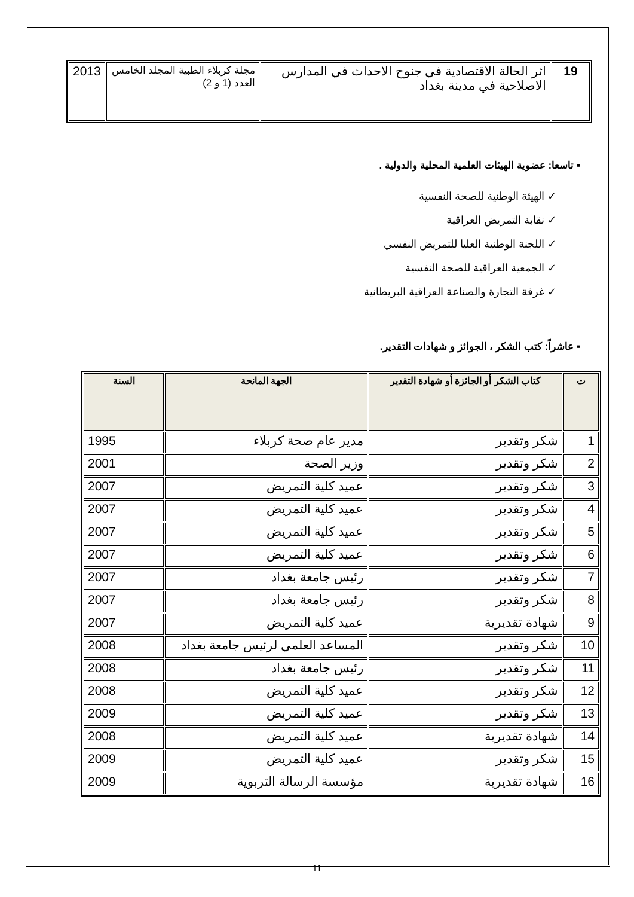| 19 | اثر الحالة الاقتصادية في جنوح الاحداث في المدارس الاصلاحية في مدينة بغداد | مجلة كربلاء الطبية المجلد الخامس العدد (1 و 2) | 2013 |
▪ تاسعا: عضوية الهيئات العلمية المحلية والدولية .
✓ الهيئة الوطنية للصحة النفسية
✓ نقابة التمريض العراقية
✓ اللجنة الوطنية العليا للتمريض النفسي
✓ الجمعية العراقية للصحة النفسية
✓ غرفة التجارة والصناعة العراقية البريطانية
▪ عاشراً: كتب الشكر ، الجوائز و شهادات التقدير.
| ت | كتاب الشكر أو الجائزة أو شهادة التقدير | الجهة المانحة | السنة |
| --- | --- | --- | --- |
| 1 | شكر وتقدير | مدير عام صحة كربلاء | 1995 |
| 2 | شكر وتقدير | وزير الصحة | 2001 |
| 3 | شكر وتقدير | عميد كلية التمريض | 2007 |
| 4 | شكر وتقدير | عميد كلية التمريض | 2007 |
| 5 | شكر وتقدير | عميد كلية التمريض | 2007 |
| 6 | شكر وتقدير | عميد كلية التمريض | 2007 |
| 7 | شكر وتقدير | رئيس جامعة بغداد | 2007 |
| 8 | شكر وتقدير | رئيس جامعة بغداد | 2007 |
| 9 | شهادة تقديرية | عميد كلية التمريض | 2007 |
| 10 | شكر وتقدير | المساعد العلمي لرئيس جامعة بغداد | 2008 |
| 11 | شكر وتقدير | رئيس جامعة بغداد | 2008 |
| 12 | شكر وتقدير | عميد كلية التمريض | 2008 |
| 13 | شكر وتقدير | عميد كلية التمريض | 2009 |
| 14 | شهادة تقديرية | عميد كلية التمريض | 2008 |
| 15 | شكر وتقدير | عميد كلية التمريض | 2009 |
| 16 | شهادة تقديرية | مؤسسة الرسالة التربوية | 2009 |
11